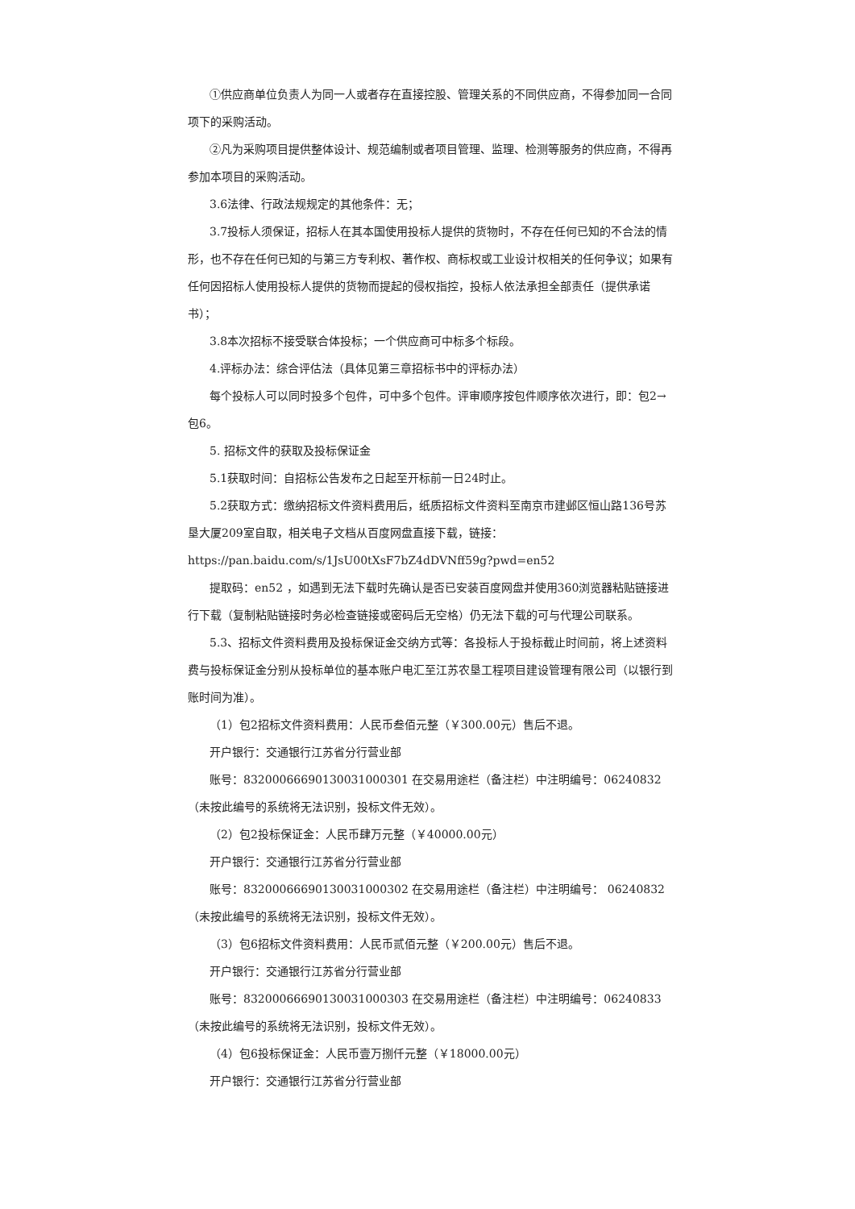①供应商单位负责人为同一人或者存在直接控股、管理关系的不同供应商，不得参加同一合同项下的采购活动。
②凡为采购项目提供整体设计、规范编制或者项目管理、监理、检测等服务的供应商，不得再参加本项目的采购活动。
3.6法律、行政法规规定的其他条件：无；
3.7投标人须保证，招标人在其本国使用投标人提供的货物时，不存在任何已知的不合法的情形，也不存在任何已知的与第三方专利权、著作权、商标权或工业设计权相关的任何争议；如果有任何因招标人使用投标人提供的货物而提起的侵权指控，投标人依法承担全部责任（提供承诺书）；
3.8本次招标不接受联合体投标；一个供应商可中标多个标段。
4.评标办法：综合评估法（具体见第三章招标书中的评标办法）
每个投标人可以同时投多个包件，可中多个包件。评审顺序按包件顺序依次进行，即：包2→包6。
5. 招标文件的获取及投标保证金
5.1获取时间：自招标公告发布之日起至开标前一日24时止。
5.2获取方式：缴纳招标文件资料费用后，纸质招标文件资料至南京市建邺区恒山路136号苏垦大厦209室自取，相关电子文档从百度网盘直接下载，链接：
https://pan.baidu.com/s/1JsU00tXsF7bZ4dDVNff59g?pwd=en52
提取码：en52 ，如遇到无法下载时先确认是否已安装百度网盘并使用360浏览器粘贴链接进行下载（复制粘贴链接时务必检查链接或密码后无空格）仍无法下载的可与代理公司联系。
5.3、招标文件资料费用及投标保证金交纳方式等：各投标人于投标截止时间前，将上述资料费与投标保证金分别从投标单位的基本账户电汇至江苏农垦工程项目建设管理有限公司（以银行到账时间为准）。
（1）包2招标文件资料费用：人民币叁佰元整（￥300.00元）售后不退。
开户银行：交通银行江苏省分行营业部
账号：832000666901300310003​01 在交易用途栏（备注栏）中注明编号：06240832（未按此编号的系统将无法识别，投标文件无效）。
（2）包2投标保证金：人民币肆万元整（￥40000.00元）
开户银行：交通银行江苏省分行营业部
账号：83200066690130031000302 在交易用途栏（备注栏）中注明编号： 06240832（未按此编号的系统将无法识别，投标文件无效）。
（3）包6招标文件资料费用：人民币贰佰元整（￥200.00元）售后不退。
开户银行：交通银行江苏省分行营业部
账号：83200066690130031000303 在交易用途栏（备注栏）中注明编号：06240833（未按此编号的系统将无法识别，投标文件无效）。
（4）包6投标保证金：人民币壹万捌仟元整（￥18000.00元）
开户银行：交通银行江苏省分行营业部